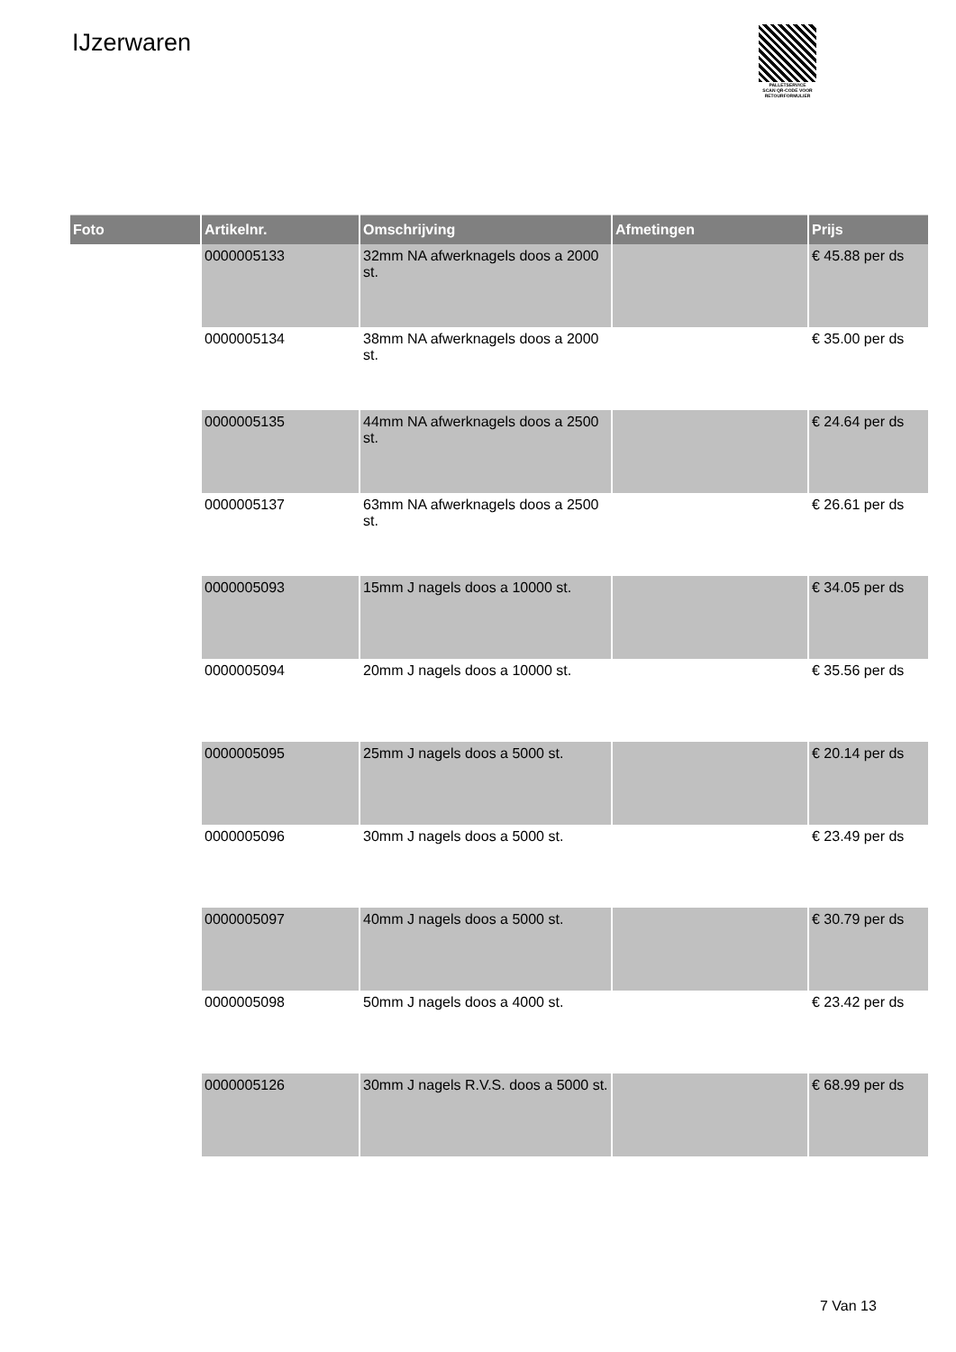IJzerwaren
PALLETSERVICE
SCAN QR-CODE VOOR RETOURFORMULIER
| Foto | Artikelnr. | Omschrijving | Afmetingen | Prijs |
| --- | --- | --- | --- | --- |
| | 0000005133 | 32mm NA afwerknagels doos a 2000 st. | | € 45.88 per ds |
| | 0000005134 | 38mm NA afwerknagels doos a 2000 st. | | € 35.00 per ds |
| | 0000005135 | 44mm NA afwerknagels doos a 2500 st. | | € 24.64 per ds |
| | 0000005137 | 63mm NA afwerknagels doos a 2500 st. | | € 26.61 per ds |
| | 0000005093 | 15mm J nagels doos a 10000 st. | | € 34.05 per ds |
| | 0000005094 | 20mm J nagels doos a 10000 st. | | € 35.56 per ds |
| | 0000005095 | 25mm J nagels doos a 5000 st. | | € 20.14 per ds |
| | 0000005096 | 30mm J nagels doos a 5000 st. | | € 23.49 per ds |
| | 0000005097 | 40mm J nagels doos a 5000 st. | | € 30.79 per ds |
| | 0000005098 | 50mm J nagels doos a 4000 st. | | € 23.42 per ds |
| | 0000005126 | 30mm J nagels R.V.S. doos a 5000 st. | | € 68.99 per ds |
7 Van 13